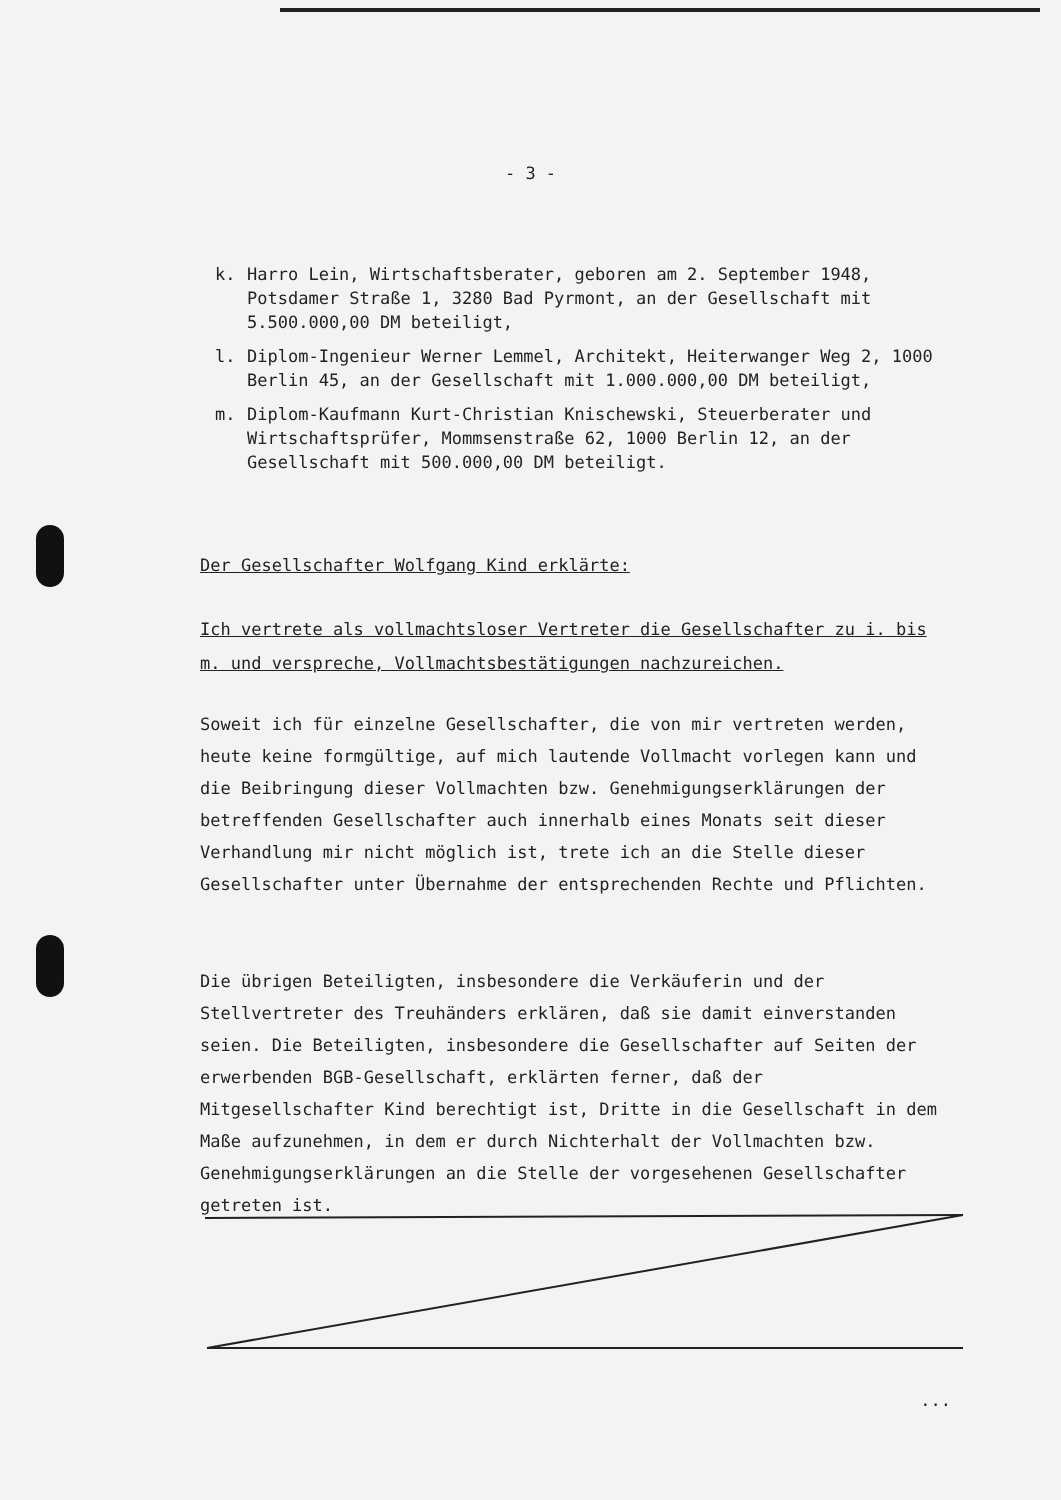- 3 -
k. Harro Lein, Wirtschaftsberater, geboren am 2. September 1948, Potsdamer Straße 1, 3280 Bad Pyrmont, an der Gesellschaft mit 5.500.000,00 DM beteiligt,
l. Diplom-Ingenieur Werner Lemmel, Architekt, Heiterwanger Weg 2, 1000 Berlin 45, an der Gesellschaft mit 1.000.000,00 DM beteiligt,
m. Diplom-Kaufmann Kurt-Christian Knischewski, Steuerberater und Wirtschaftsprüfer, Mommsenstraße 62, 1000 Berlin 12, an der Gesellschaft mit 500.000,00 DM beteiligt.
Der Gesellschafter Wolfgang Kind erklärte:
Ich vertrete als vollmachtsloser Vertreter die Gesellschafter zu i. bis m. und verspreche, Vollmachtsbestätigungen nachzureichen.
Soweit ich für einzelne Gesellschafter, die von mir vertreten werden, heute keine formgültige, auf mich lautende Vollmacht vorlegen kann und die Beibringung dieser Vollmachten bzw. Genehmigungserklärungen der betreffenden Gesellschafter auch innerhalb eines Monats seit dieser Verhandlung mir nicht möglich ist, trete ich an die Stelle dieser Gesellschafter unter Übernahme der entsprechenden Rechte und Pflichten.
Die übrigen Beteiligten, insbesondere die Verkäuferin und der Stellvertreter des Treuhänders erklären, daß sie damit einverstanden seien. Die Beteiligten, insbesondere die Gesellschafter auf Seiten der erwerbenden BGB-Gesellschaft, erklärten ferner, daß der Mitgesellschafter Kind berechtigt ist, Dritte in die Gesellschaft in dem Maße aufzunehmen, in dem er durch Nichterhalt der Vollmachten bzw. Genehmigungserklärungen an die Stelle der vorgesehenen Gesellschafter getreten ist.
...